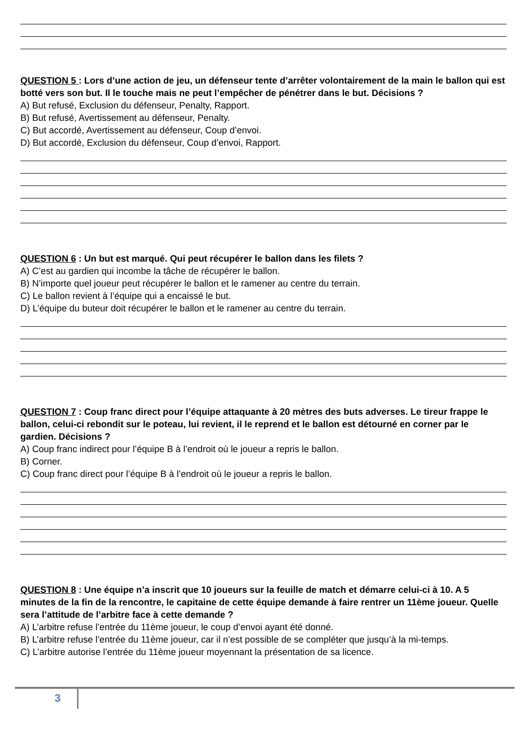QUESTION 5 : Lors d’une action de jeu, un défenseur tente d’arrêter volontairement de la main le ballon qui est botté vers son but. Il le touche mais ne peut l’empêcher de pénétrer dans le but. Décisions ?
A) But refusé, Exclusion du défenseur, Penalty, Rapport.
B) But refusé, Avertissement au défenseur, Penalty.
C) But accordé, Avertissement au défenseur, Coup d’envoi.
D) But accordé, Exclusion du défenseur, Coup d’envoi, Rapport.
QUESTION 6 : Un but est marqué. Qui peut récupérer le ballon dans les filets ?
A) C’est au gardien qui incombe la tâche de récupérer le ballon.
B) N’importe quel joueur peut récupérer le ballon et le ramener au centre du terrain.
C) Le ballon revient à l’équipe qui a encaissé le but.
D) L’équipe du buteur doit récupérer le ballon et le ramener au centre du terrain.
QUESTION 7 : Coup franc direct pour l’équipe attaquante à 20 mètres des buts adverses. Le tireur frappe le ballon, celui-ci rebondit sur le poteau, lui revient, il le reprend et le ballon est détourné en corner par le gardien. Décisions ?
A) Coup franc indirect pour l’équipe B à l’endroit où le joueur a repris le ballon.
B) Corner.
C) Coup franc direct pour l’équipe B à l’endroit où le joueur a repris le ballon.
QUESTION 8 : Une équipe n’a inscrit que 10 joueurs sur la feuille de match et démarre celui-ci à 10. A 5 minutes de la fin de la rencontre, le capitaine de cette équipe demande à faire rentrer un 11ème joueur. Quelle sera l’attitude de l’arbitre face à cette demande ?
A) L’arbitre refuse l’entrée du 11ème joueur, le coup d’envoi ayant été donné.
B) L’arbitre refuse l’entrée du 11ème joueur, car il n’est possible de se compléter que jusqu’à la mi-temps.
C) L’arbitre autorise l’entrée du 11ème joueur moyennant la présentation de sa licence.
3